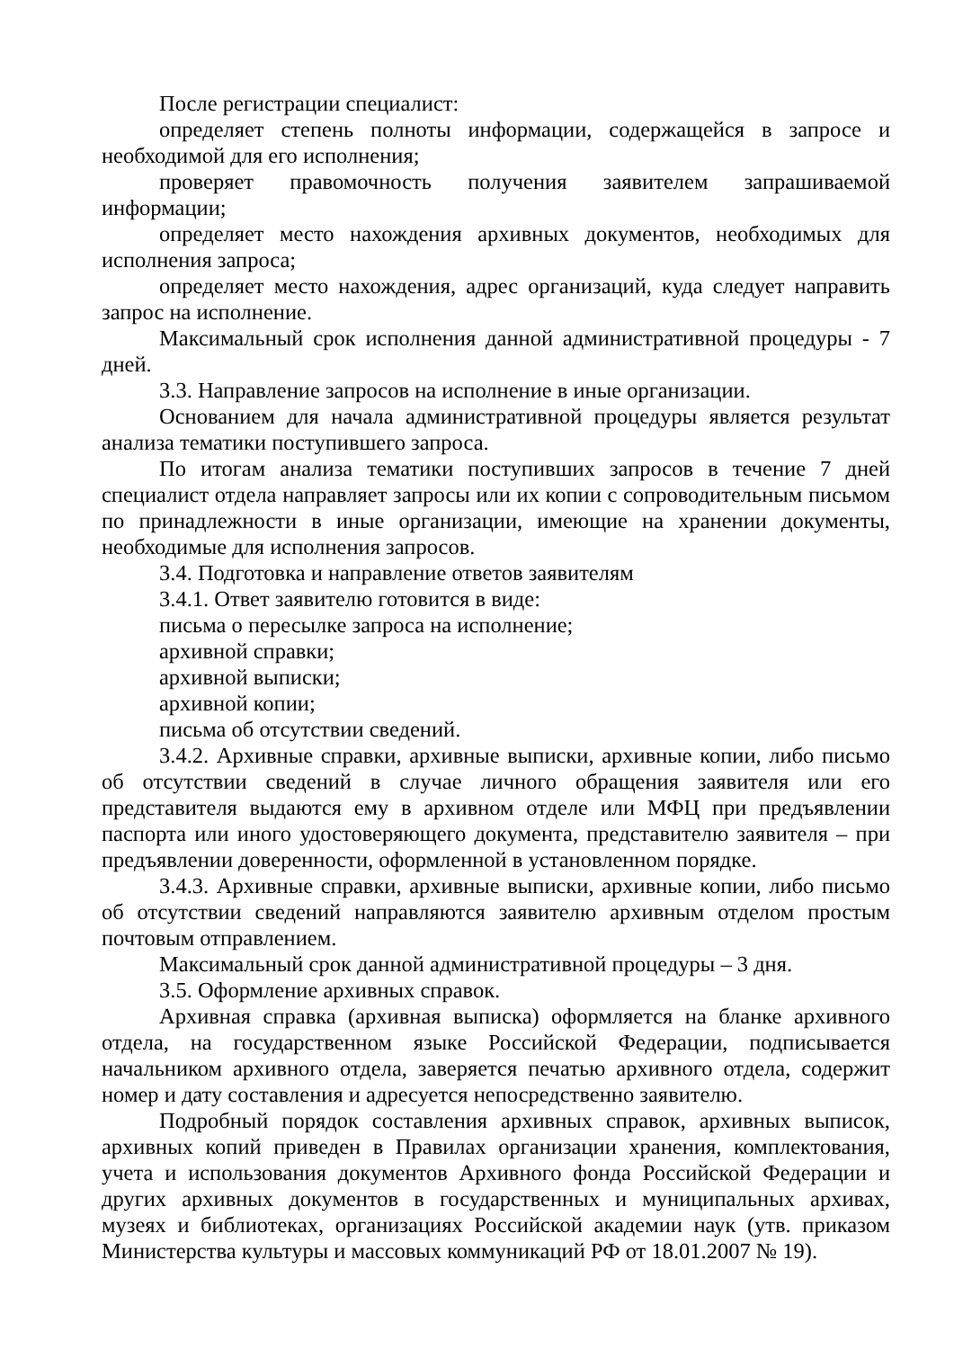После регистрации специалист:
определяет степень полноты информации, содержащейся в запросе и необходимой для его исполнения;
проверяет правомочность получения заявителем запрашиваемой информации;
определяет место нахождения архивных документов, необходимых для исполнения запроса;
определяет место нахождения, адрес организаций, куда следует направить запрос на исполнение.
Максимальный срок исполнения данной административной процедуры - 7 дней.
3.3. Направление запросов на исполнение в иные организации.
Основанием для начала административной процедуры является результат анализа тематики поступившего запроса.
По итогам анализа тематики поступивших запросов в течение 7 дней специалист отдела направляет запросы или их копии с сопроводительным письмом по принадлежности в иные организации, имеющие на хранении документы, необходимые для исполнения запросов.
3.4. Подготовка и направление ответов заявителям
3.4.1. Ответ заявителю готовится в виде:
письма о пересылке запроса на исполнение;
архивной справки;
архивной выписки;
архивной копии;
письма об отсутствии сведений.
3.4.2. Архивные справки, архивные выписки, архивные копии, либо письмо об отсутствии сведений в случае личного обращения заявителя или его представителя выдаются ему в архивном отделе или МФЦ при предъявлении паспорта или иного удостоверяющего документа, представителю заявителя – при предъявлении доверенности, оформленной в установленном порядке.
3.4.3. Архивные справки, архивные выписки, архивные копии, либо письмо об отсутствии сведений направляются заявителю архивным отделом простым почтовым отправлением.
Максимальный срок данной административной процедуры – 3 дня.
3.5. Оформление архивных справок.
Архивная справка (архивная выписка) оформляется на бланке архивного отдела, на государственном языке Российской Федерации, подписывается начальником архивного отдела, заверяется печатью архивного отдела, содержит номер и дату составления и адресуется непосредственно заявителю.
Подробный порядок составления архивных справок, архивных выписок, архивных копий приведен в Правилах организации хранения, комплектования, учета и использования документов Архивного фонда Российской Федерации и других архивных документов в государственных и муниципальных архивах, музеях и библиотеках, организациях Российской академии наук (утв. приказом Министерства культуры и массовых коммуникаций РФ от 18.01.2007 № 19).